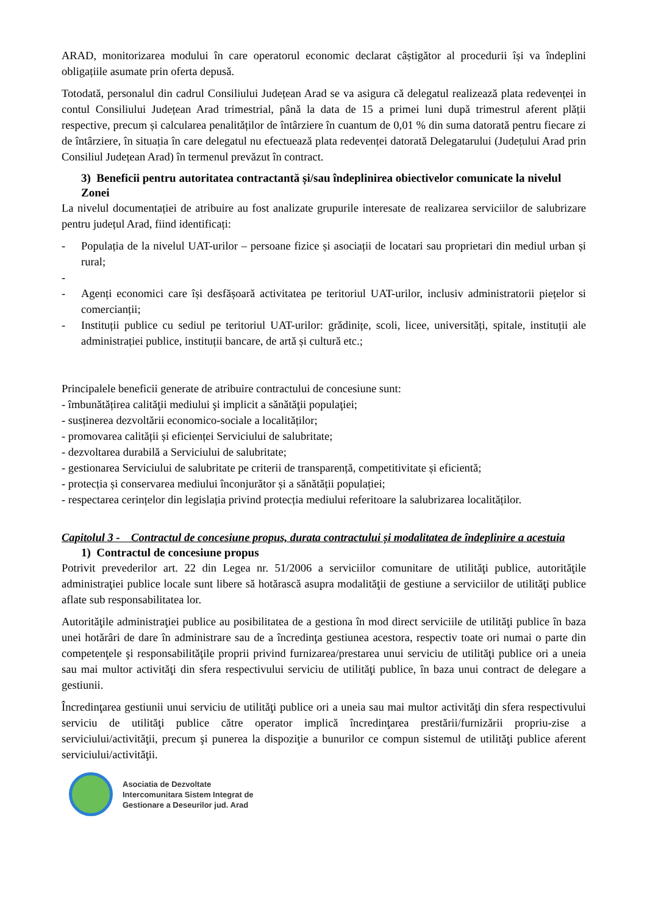ARAD, monitorizarea modului în care operatorul economic declarat câștigător al procedurii își va îndeplini obligațiile asumate prin oferta depusă.
Totodată, personalul din cadrul Consiliului Județean Arad se va asigura că delegatul realizează plata redevenței in contul Consiliului Județean Arad trimestrial, până la data de 15 a primei luni după trimestrul aferent plății respective, precum și calcularea penalităților de întârziere în cuantum de 0,01 % din suma datorată pentru fiecare zi de întârziere, în situația în care delegatul nu efectuează plata redevenței datorată Delegatarului (Județului Arad prin Consiliul Județean Arad) în termenul prevăzut în contract.
3) Beneficii pentru autoritatea contractantă și/sau îndeplinirea obiectivelor comunicate la nivelul Zonei
La nivelul documentației de atribuire au fost analizate grupurile interesate de realizarea serviciilor de salubrizare pentru județul Arad, fiind identificați:
- Populația de la nivelul UAT-urilor – persoane fizice și asociații de locatari sau proprietari din mediul urban și rural;
-
- Agenți economici care își desfășoară activitatea pe teritoriul UAT-urilor, inclusiv administratorii piețelor si comercianții;
- Instituții publice cu sediul pe teritoriul UAT-urilor: grădinițe, scoli, licee, universități, spitale, instituții ale administrației publice, instituții bancare, de artă și cultură etc.;
Principalele beneficii generate de atribuire contractului de concesiune sunt:
- îmbunătățirea calităţii mediului şi implicit a sănătăţii populaţiei;
- susținerea dezvoltării economico-sociale a localităților;
- promovarea calității și eficienței Serviciului de salubritate;
- dezvoltarea durabilă a Serviciului de salubritate;
- gestionarea Serviciului de salubritate pe criterii de transparență, competitivitate și eficientă;
- protecția și conservarea mediului înconjurător și a sănătății populației;
- respectarea cerințelor din legislația privind protecția mediului referitoare la salubrizarea localităților.
Capitolul 3 - Contractul de concesiune propus, durata contractului și modalitatea de îndeplinire a acestuia
1) Contractul de concesiune propus
Potrivit prevederilor art. 22 din Legea nr. 51/2006 a serviciilor comunitare de utilităţi publice, autorităţile administraţiei publice locale sunt libere să hotărască asupra modalităţii de gestiune a serviciilor de utilităţi publice aflate sub responsabilitatea lor.
Autorităţile administraţiei publice au posibilitatea de a gestiona în mod direct serviciile de utilităţi publice în baza unei hotărâri de dare în administrare sau de a încredinţa gestiunea acestora, respectiv toate ori numai o parte din competenţele şi responsabilităţile proprii privind furnizarea/prestarea unui serviciu de utilităţi publice ori a uneia sau mai multor activităţi din sfera respectivului serviciu de utilităţi publice, în baza unui contract de delegare a gestiunii.
Încredinţarea gestiunii unui serviciu de utilităţi publice ori a uneia sau mai multor activităţi din sfera respectivului serviciu de utilităţi publice către operator implică încredinţarea prestării/furnizării propriu-zise a serviciului/activităţii, precum şi punerea la dispoziţie a bunurilor ce compun sistemul de utilităţi publice aferent serviciului/activităţii.
Asociatia de Dezvoltate
Intercomunitara Sistem Integrat de
Gestionare a Deseurilor jud. Arad